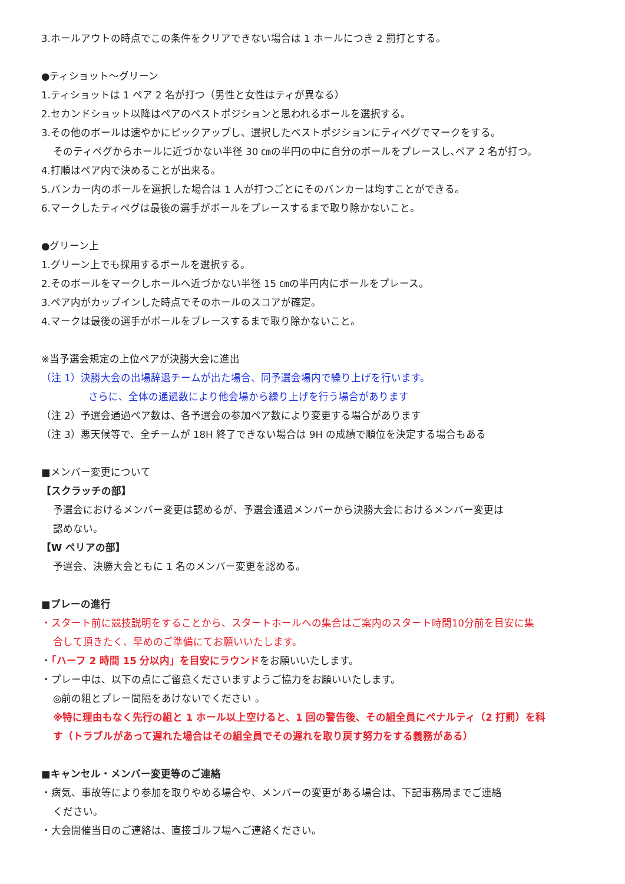3.ホールアウトの時点でこの条件をクリアできない場合は 1 ホールにつき 2 罰打とする。
●ティショット～グリーン
1.ティショットは 1 ペア 2 名が打つ（男性と女性はティが異なる）
2.セカンドショット以降はペアのベストポジションと思われるボールを選択する。
3.その他のボールは速やかにピックアップし、選択したベストポジションにティペグでマークをする。
そのティペグからホールに近づかない半径 30 ㎝の半円の中に自分のボールをプレースし､ペア 2 名が打つ。
4.打順はペア内で決めることが出来る。
5.バンカー内のボールを選択した場合は 1 人が打つごとにそのバンカーは均すことができる。
6.マークしたティペグは最後の選手がボールをプレースするまで取り除かないこと。
●グリーン上
1.グリーン上でも採用するボールを選択する。
2.そのボールをマークしホールへ近づかない半径 15 ㎝の半円内にボールをプレース。
3.ペア内がカップインした時点でそのホールのスコアが確定。
4.マークは最後の選手がボールをプレースするまで取り除かないこと。
※当予選会規定の上位ペアが決勝大会に進出
（注 1）決勝大会の出場辞退チームが出た場合、同予選会場内で繰り上げを行います。
さらに、全体の通過数により他会場から繰り上げを行う場合があります
（注 2）予選会通過ペア数は、各予選会の参加ペア数により変更する場合があります
（注 3）悪天候等で、全チームが 18H 終了できない場合は 9H の成績で順位を決定する場合もある
■メンバー変更について
【スクラッチの部】
予選会におけるメンバー変更は認めるが、予選会通過メンバーから決勝大会におけるメンバー変更は
認めない。
【W ペリアの部】
予選会、決勝大会ともに 1 名のメンバー変更を認める。
■プレーの進行
・スタート前に競技説明をすることから、スタートホールへの集合はご案内のスタート時間10分前を目安に集
合して頂きたく、早めのご準備にてお願いいたします。
・「ハーフ 2 時間 15 分以内」を目安にラウンドをお願いいたします。
・プレー中は、以下の点にご留意くださいますようご協力をお願いいたします。
◎前の組とプレー間隔をあけないでください 。
※特に理由もなく先行の組と 1 ホール以上空けると、1 回の警告後、その組全員にペナルティ（2 打罰）を科
す（トラブルがあって遅れた場合はその組全員でその遅れを取り戻す努力をする義務がある）
■キャンセル・メンバー変更等のご連絡
・病気、事故等により参加を取りやめる場合や、メンバーの変更がある場合は、下記事務局までご連絡
ください。
・大会開催当日のご連絡は、直接ゴルフ場へご連絡ください。